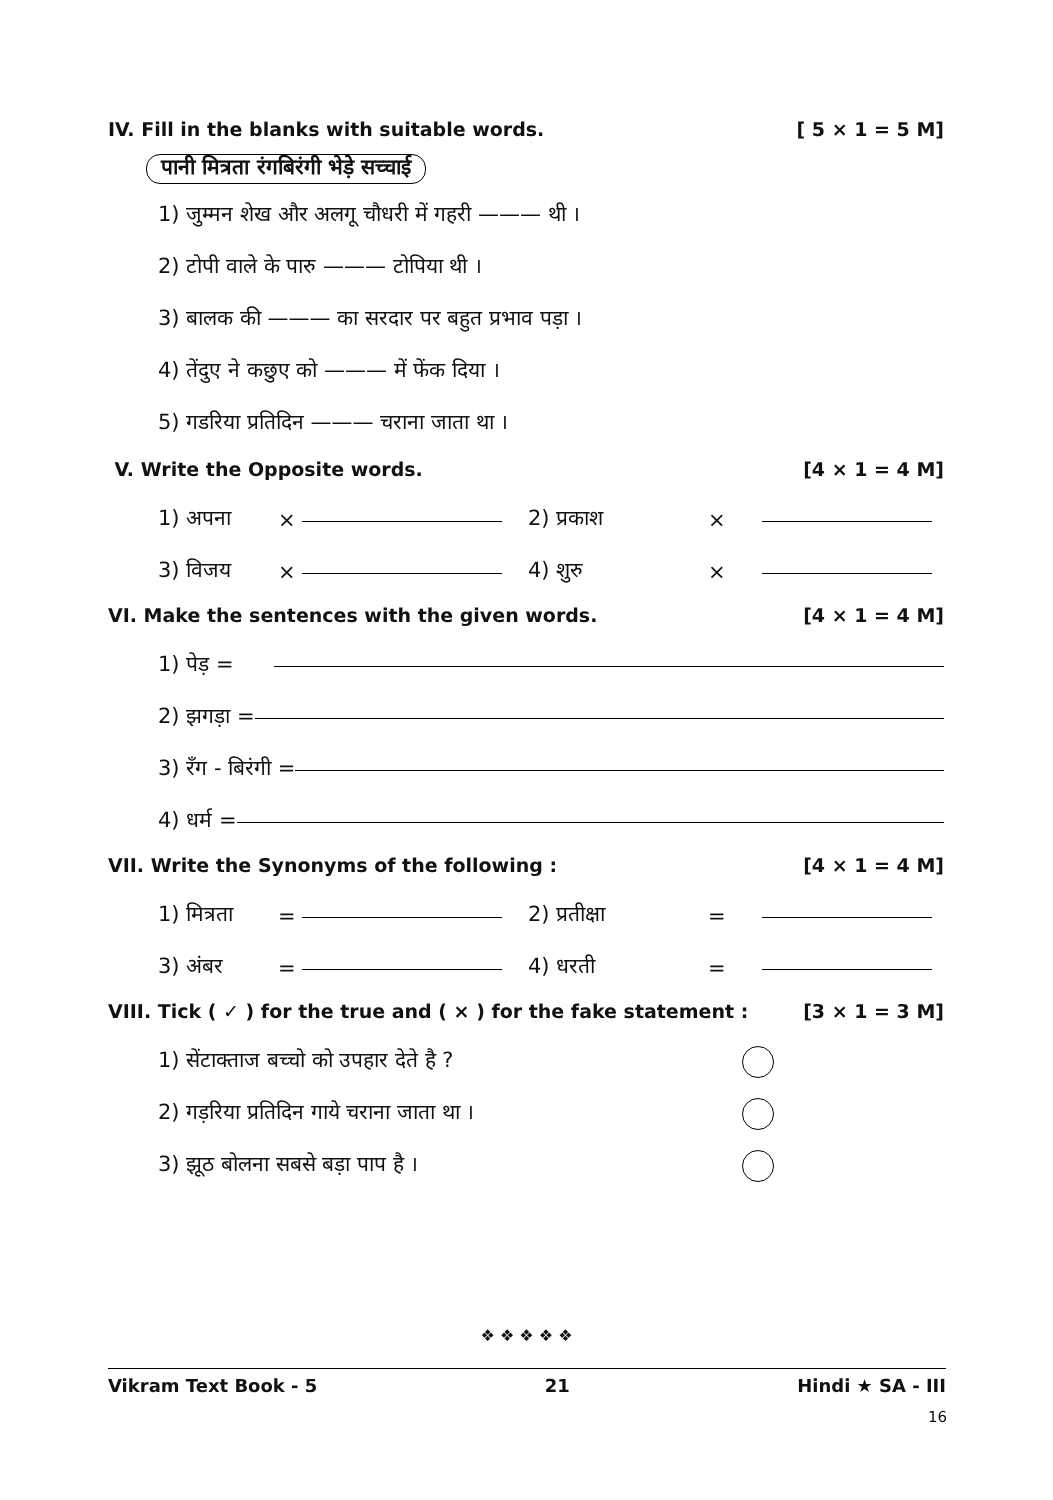IV. Fill in the blanks with suitable words. [ 5 × 1 = 5 M]
पानी मित्रता रंगबिरंगी भेड़े सच्चाई
1) जुम्मन शेख और अलगू चौधरी में गहरी ——— थी ।
2) टोपी वाले के पारु ——— टोपिया थी ।
3) बालक की ——— का सरदार पर बहुत प्रभाव पड़ा ।
4) तेंदुए ने कछुए को ——— में फेंक दिया ।
5) गडरिया प्रतिदिन ——— चराना जाता था ।
V. Write the Opposite words. [4 × 1 = 4 M]
1) अपना × 2) प्रकाश ×
3) विजय × 4) शुरु ×
VI. Make the sentences with the given words. [4 × 1 = 4 M]
1) पेड़ =
2) झगड़ा =
3) रँग - बिरंगी =
4) धर्म =
VII. Write the Synonyms of the following : [4 × 1 = 4 M]
1) मित्रता = 2) प्रतीक्षा =
3) अंबर = 4) धरती =
VIII. Tick ( ✓ ) for the true and ( × ) for the fake statement : [3 × 1 = 3 M]
1) सेंटाक्ताज बच्चो को उपहार देते है ?
2) गड़रिया प्रतिदिन गाये चराना जाता था ।
3) झूठ बोलना सबसे बड़ा पाप है ।
❖ ❖ ❖ ❖ ❖
Vikram Text Book - 5 21 Hindi ★ SA - III
16